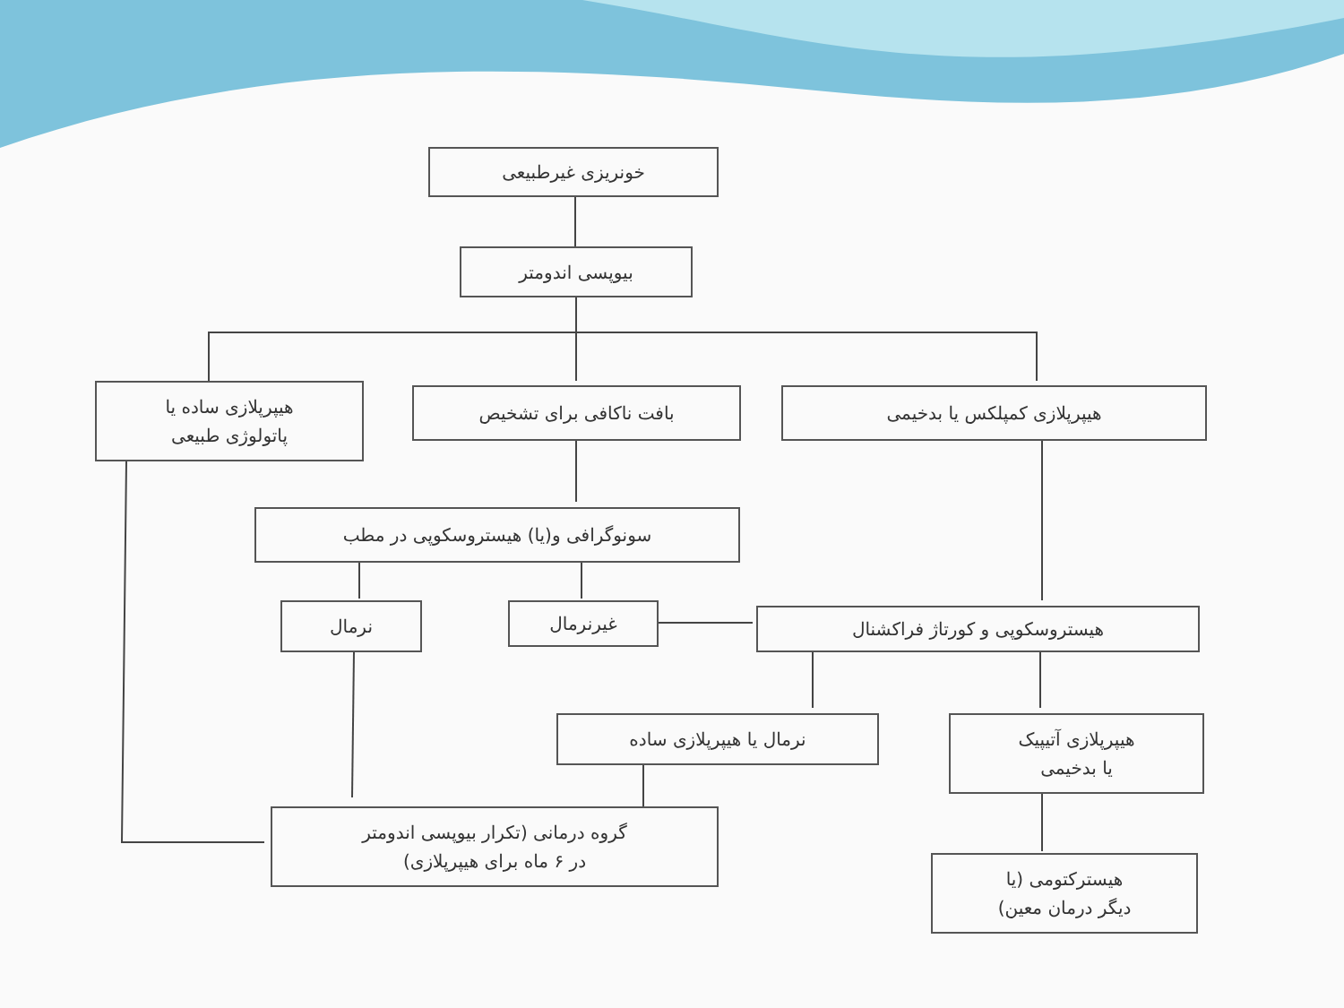خونریزی غیرطبیعی
بیوپسی اندومتر
هیپرپلازی ساده یا
پاتولوژی طبیعی
بافت ناکافی برای تشخیص هیپرپلازی کمپلکس یا بدخیمی
سونوگرافی و(یا) هیستروسکوپی در مطب
نرمال غیرنرمال هیستروسکوپی و کورتاژ فراکشنال
نرمال یا هیپرپلازی ساده
هیپرپلازی آتیپیک
یا بدخیمی
گروه درمانی (تکرار بیوپسی اندومتر
در ۶ ماه برای هیپرپلازی)
هیسترکتومی (یا
دیگر درمان معین)